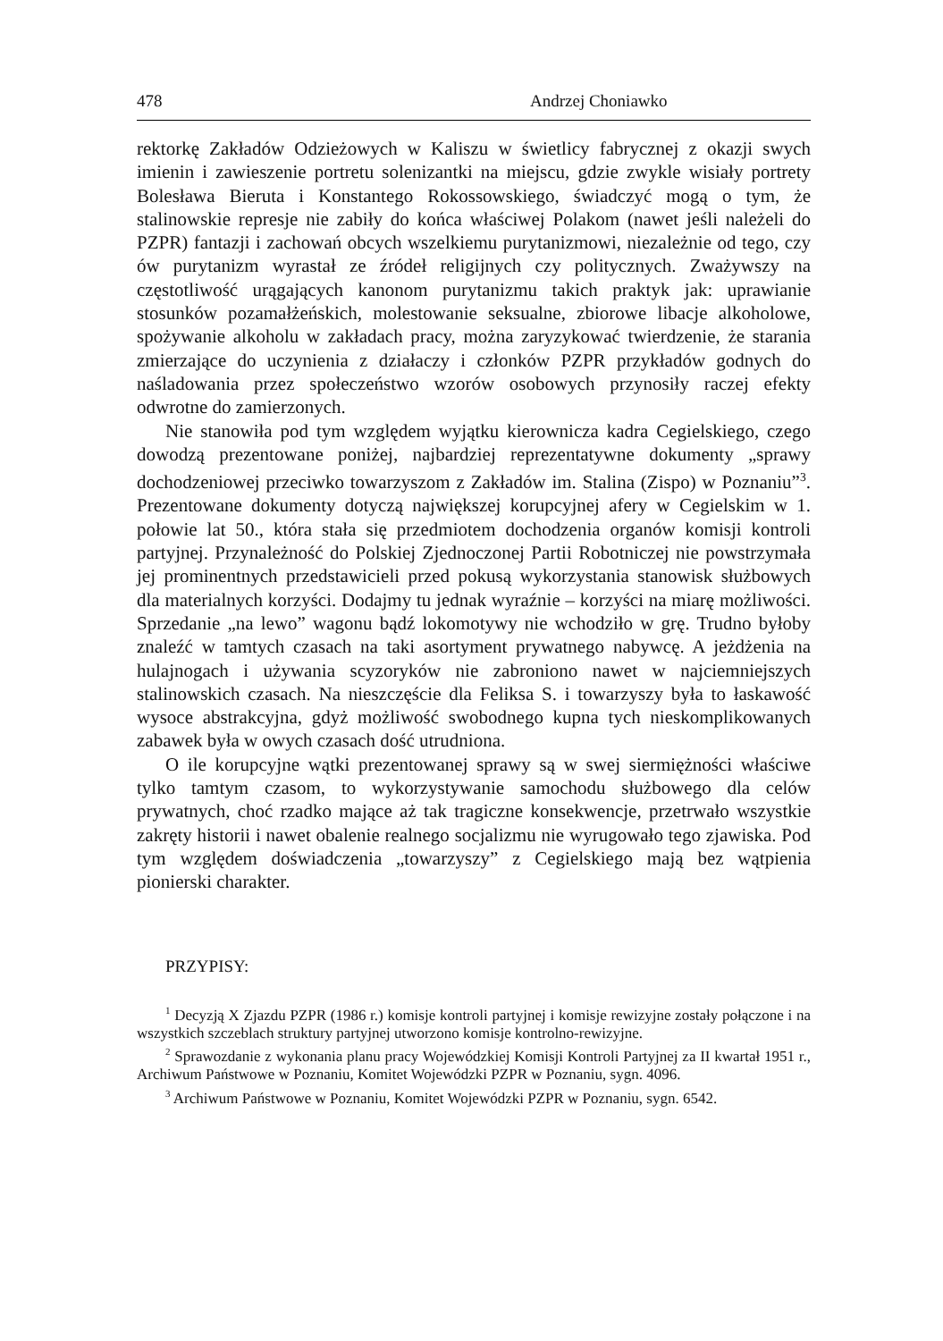478 Andrzej Choniawko
rektorkę Zakładów Odzieżowych w Kaliszu w świetlicy fabrycznej z okazji swych imienin i zawieszenie portretu solenizantki na miejscu, gdzie zwykle wisiały portrety Bolesława Bieruta i Konstantego Rokossowskiego, świadczyć mogą o tym, że stalinowskie represje nie zabiły do końca właściwej Polakom (nawet jeśli należeli do PZPR) fantazji i zachowań obcych wszelkiemu purytanizmowi, niezależnie od tego, czy ów purytanizm wyrastał ze źródeł religijnych czy politycznych. Zważywszy na częstotliwość urągających kanonom purytanizmu takich praktyk jak: uprawianie stosunków pozamałżeńskich, molestowanie seksualne, zbiorowe libacje alkoholowe, spożywanie alkoholu w zakładach pracy, można zaryzykować twierdzenie, że starania zmierzające do uczynienia z działaczy i członków PZPR przykładów godnych do naśladowania przez społeczeństwo wzorów osobowych przynosiły raczej efekty odwrotne do zamierzonych.
Nie stanowiła pod tym względem wyjątku kierownicza kadra Cegielskiego, czego dowodzą prezentowane poniżej, najbardziej reprezentatywne dokumenty „sprawy dochodzeniowej przeciwko towarzyszom z Zakładów im. Stalina (Zispo) w Poznaniu”<sup>3</sup>. Prezentowane dokumenty dotyczą największej korupcyjnej afery w Cegielskim w 1. połowie lat 50., która stała się przedmiotem dochodzenia organów komisji kontroli partyjnej. Przynależność do Polskiej Zjednoczonej Partii Robotniczej nie powstrzymała jej prominentnych przedstawicieli przed pokusą wykorzystania stanowisk służbowych dla materialnych korzyści. Dodajmy tu jednak wyraźnie – korzyści na miarę możliwości. Sprzedanie „na lewo” wagonu bądź lokomotywy nie wchodziło w grę. Trudno byłoby znaleźć w tamtych czasach na taki asortyment prywatnego nabywcę. A jeżdżenia na hulajnogach i używania scyzoryków nie zabroniono nawet w najciemniejszych stalinowskich czasach. Na nieszczęście dla Feliksa S. i towarzyszy była to łaskawość wysoce abstrakcyjna, gdyż możliwość swobodnego kupna tych nieskomplikowanych zabawek była w owych czasach dość utrudniona.
O ile korupcyjne wątki prezentowanej sprawy są w swej siermiężności właściwe tylko tamtym czasom, to wykorzystywanie samochodu służbowego dla celów prywatnych, choć rzadko mające aż tak tragiczne konsekwencje, przetrwało wszystkie zakręty historii i nawet obalenie realnego socjalizmu nie wyrugowało tego zjawiska. Pod tym względem doświadczenia „towarzyszy” z Cegielskiego mają bez wątpienia pionierski charakter.
PRZYPISY:
<sup>1</sup> Decyzją X Zjazdu PZPR (1986 r.) komisje kontroli partyjnej i komisje rewizyjne zostały połączone i na wszystkich szczeblach struktury partyjnej utworzono komisje kontrolno-rewizyjne.
<sup>2</sup> Sprawozdanie z wykonania planu pracy Wojewódzkiej Komisji Kontroli Partyjnej za II kwartał 1951 r., Archiwum Państwowe w Poznaniu, Komitet Wojewódzki PZPR w Poznaniu, sygn. 4096.
<sup>3</sup> Archiwum Państwowe w Poznaniu, Komitet Wojewódzki PZPR w Poznaniu, sygn. 6542.